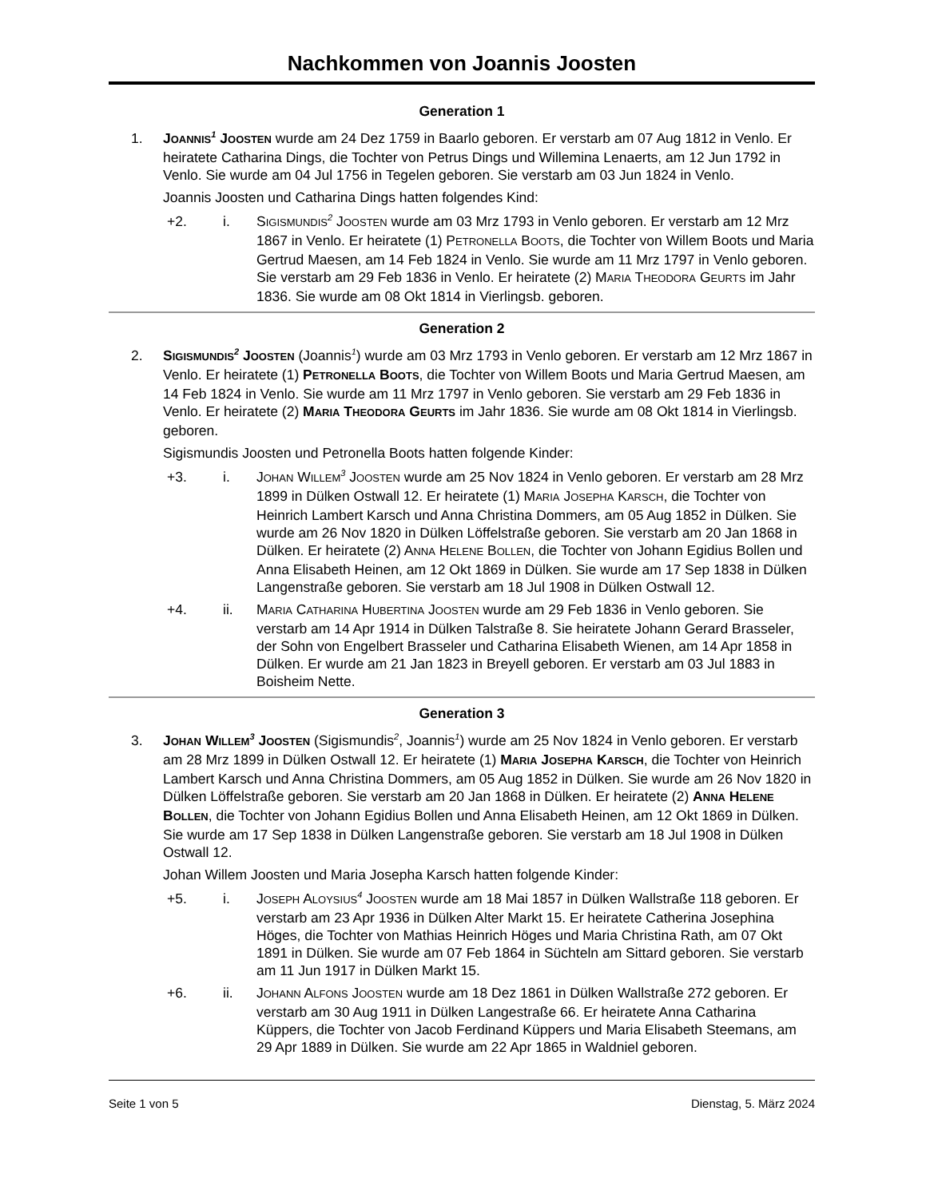Nachkommen von Joannis Joosten
Generation 1
1. JOANNIS<sup>1</sup> JOOSTEN wurde am 24 Dez 1759 in Baarlo geboren. Er verstarb am 07 Aug 1812 in Venlo. Er heiratete Catharina Dings, die Tochter von Petrus Dings und Willemina Lenaerts, am 12 Jun 1792 in Venlo. Sie wurde am 04 Jul 1756 in Tegelen geboren. Sie verstarb am 03 Jun 1824 in Venlo.
Joannis Joosten und Catharina Dings hatten folgendes Kind:
+2. i. SIGISMUNDIS<sup>2</sup> JOOSTEN wurde am 03 Mrz 1793 in Venlo geboren. Er verstarb am 12 Mrz 1867 in Venlo. Er heiratete (1) PETRONELLA BOOTS, die Tochter von Willem Boots und Maria Gertrud Maesen, am 14 Feb 1824 in Venlo. Sie wurde am 11 Mrz 1797 in Venlo geboren. Sie verstarb am 29 Feb 1836 in Venlo. Er heiratete (2) MARIA THEODORA GEURTS im Jahr 1836. Sie wurde am 08 Okt 1814 in Vierlingsb. geboren.
Generation 2
2. SIGISMUNDIS<sup>2</sup> JOOSTEN (Joannis<sup>1</sup>) wurde am 03 Mrz 1793 in Venlo geboren. Er verstarb am 12 Mrz 1867 in Venlo. Er heiratete (1) PETRONELLA BOOTS, die Tochter von Willem Boots und Maria Gertrud Maesen, am 14 Feb 1824 in Venlo. Sie wurde am 11 Mrz 1797 in Venlo geboren. Sie verstarb am 29 Feb 1836 in Venlo. Er heiratete (2) MARIA THEODORA GEURTS im Jahr 1836. Sie wurde am 08 Okt 1814 in Vierlingsb. geboren.
Sigismundis Joosten und Petronella Boots hatten folgende Kinder:
+3. i. JOHAN WILLEM<sup>3</sup> JOOSTEN wurde am 25 Nov 1824 in Venlo geboren. Er verstarb am 28 Mrz 1899 in Dülken Ostwall 12. Er heiratete (1) MARIA JOSEPHA KARSCH, die Tochter von Heinrich Lambert Karsch und Anna Christina Dommers, am 05 Aug 1852 in Dülken. Sie wurde am 26 Nov 1820 in Dülken Löffelstraße geboren. Sie verstarb am 20 Jan 1868 in Dülken. Er heiratete (2) ANNA HELENE BOLLEN, die Tochter von Johann Egidius Bollen und Anna Elisabeth Heinen, am 12 Okt 1869 in Dülken. Sie wurde am 17 Sep 1838 in Dülken Langenstraße geboren. Sie verstarb am 18 Jul 1908 in Dülken Ostwall 12.
+4. ii. MARIA CATHARINA HUBERTINA JOOSTEN wurde am 29 Feb 1836 in Venlo geboren. Sie verstarb am 14 Apr 1914 in Dülken Talstraße 8. Sie heiratete Johann Gerard Brasseler, der Sohn von Engelbert Brasseler und Catharina Elisabeth Wienen, am 14 Apr 1858 in Dülken. Er wurde am 21 Jan 1823 in Breyell geboren. Er verstarb am 03 Jul 1883 in Boisheim Nette.
Generation 3
3. JOHAN WILLEM<sup>3</sup> JOOSTEN (Sigismundis<sup>2</sup>, Joannis<sup>1</sup>) wurde am 25 Nov 1824 in Venlo geboren. Er verstarb am 28 Mrz 1899 in Dülken Ostwall 12. Er heiratete (1) MARIA JOSEPHA KARSCH, die Tochter von Heinrich Lambert Karsch und Anna Christina Dommers, am 05 Aug 1852 in Dülken. Sie wurde am 26 Nov 1820 in Dülken Löffelstraße geboren. Sie verstarb am 20 Jan 1868 in Dülken. Er heiratete (2) ANNA HELENE BOLLEN, die Tochter von Johann Egidius Bollen und Anna Elisabeth Heinen, am 12 Okt 1869 in Dülken. Sie wurde am 17 Sep 1838 in Dülken Langenstraße geboren. Sie verstarb am 18 Jul 1908 in Dülken Ostwall 12.
Johan Willem Joosten und Maria Josepha Karsch hatten folgende Kinder:
+5. i. JOSEPH ALOYSIUS<sup>4</sup> JOOSTEN wurde am 18 Mai 1857 in Dülken Wallstraße 118 geboren. Er verstarb am 23 Apr 1936 in Dülken Alter Markt 15. Er heiratete Catherina Josephina Höges, die Tochter von Mathias Heinrich Höges und Maria Christina Rath, am 07 Okt 1891 in Dülken. Sie wurde am 07 Feb 1864 in Süchteln am Sittard geboren. Sie verstarb am 11 Jun 1917 in Dülken Markt 15.
+6. ii. JOHANN ALFONS JOOSTEN wurde am 18 Dez 1861 in Dülken Wallstraße 272 geboren. Er verstarb am 30 Aug 1911 in Dülken Langestraße 66. Er heiratete Anna Catharina Küppers, die Tochter von Jacob Ferdinand Küppers und Maria Elisabeth Steemans, am 29 Apr 1889 in Dülken. Sie wurde am 22 Apr 1865 in Waldniel geboren.
Seite 1 von 5 Dienstag, 5. März 2024